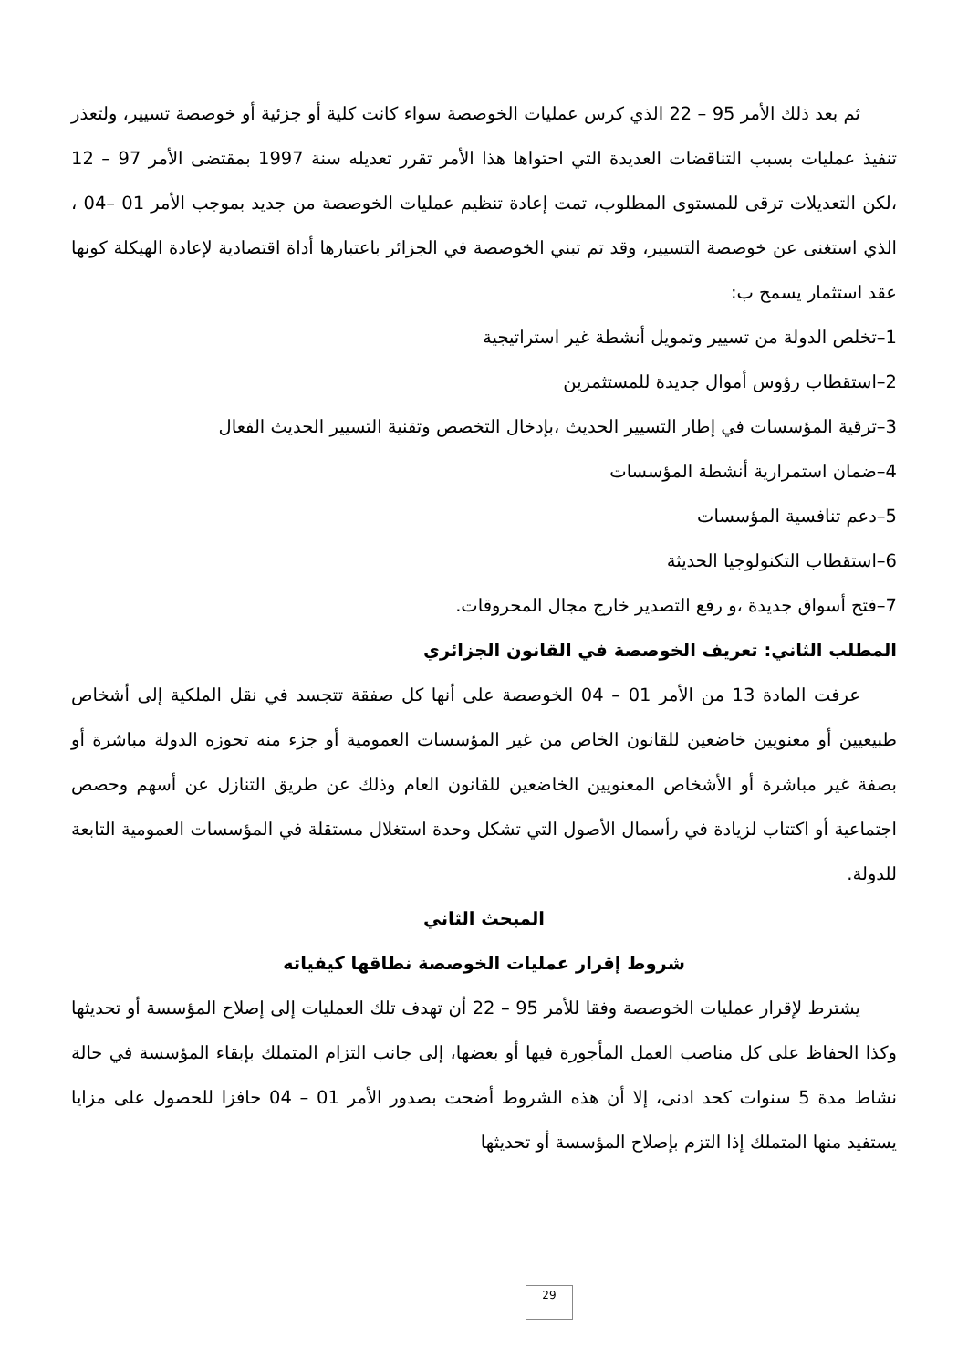ثم بعد ذلك الأمر 95 – 22 الذي كرس عمليات الخوصصة سواء كانت كلية أو جزئية أو خوصصة تسيير، ولتعذر تنفيذ عمليات بسبب التناقضات العديدة التي احتواها هذا الأمر تقرر تعديله سنة 1997 بمقتضى الأمر 97 – 12 ،لكن التعديلات ترقى للمستوى المطلوب، تمت إعادة تنظيم عمليات الخوصصة من جديد بموجب الأمر 01 –04 ، الذي استغنى عن خوصصة التسيير، وقد تم تبني الخوصصة في الجزائر باعتبارها أداة اقتصادية لإعادة الهيكلة كونها عقد استثمار يسمح ب:
1–تخلص الدولة من تسيير وتمويل أنشطة غير استراتيجية
2–استقطاب رؤوس أموال جديدة للمستثمرين
3–ترقية المؤسسات في إطار التسيير الحديث ،بإدخال التخصص وتقنية التسيير الحديث الفعال
4–ضمان استمرارية أنشطة المؤسسات
5–دعم تنافسية المؤسسات
6–استقطاب التكنولوجيا الحديثة
7–فتح أسواق جديدة ،و رفع التصدير خارج مجال المحروقات.
المطلب الثاني: تعريف الخوصصة في القانون الجزائري
عرفت المادة 13 من الأمر 01 – 04 الخوصصة على أنها كل صفقة تتجسد في نقل الملكية إلى أشخاص طبيعيين أو معنويين خاضعين للقانون الخاص من غير المؤسسات العمومية أو جزء منه تحوزه الدولة مباشرة أو بصفة غير مباشرة أو الأشخاص المعنويين الخاضعين للقانون العام وذلك عن طريق التنازل عن أسهم وحصص اجتماعية أو اكتتاب لزيادة في رأسمال الأصول التي تشكل وحدة استغلال مستقلة في المؤسسات العمومية التابعة للدولة.
المبحث الثاني
شروط إقرار عمليات الخوصصة نطاقها كيفياته
يشترط لإقرار عمليات الخوصصة وفقا للأمر 95 – 22 أن تهدف تلك العمليات إلى إصلاح المؤسسة أو تحديثها وكذا الحفاظ على كل مناصب العمل المأجورة فيها أو بعضها، إلى جانب التزام المتملك بإبقاء المؤسسة في حالة نشاط مدة 5 سنوات كحد ادنى، إلا أن هذه الشروط أضحت بصدور الأمر 01 – 04 حافزا للحصول على مزايا يستفيد منها المتملك إذا التزم بإصلاح المؤسسة أو تحديثها
29